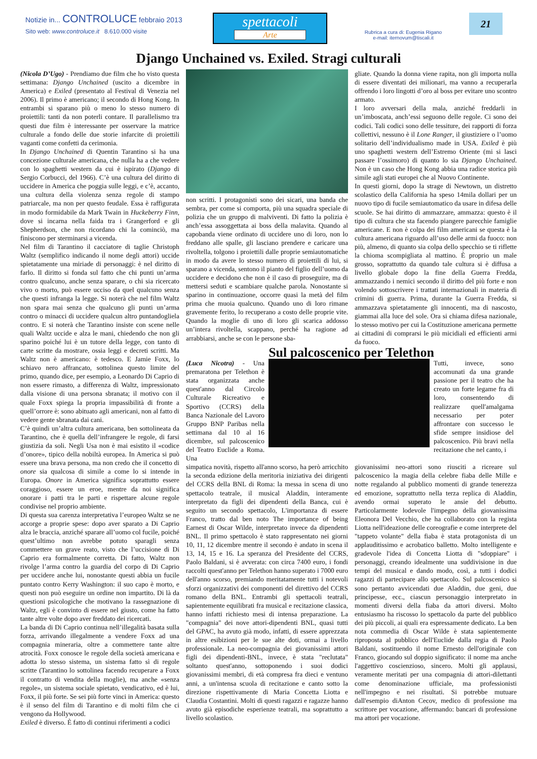Notizie in... CONTROLUCE febbraio 2013
Sito web: www.controluce.it 8.610.000 visite
spettacoli
Arte
Rubrica a cura di: Eugenia Rigano
e-mail: iternovum@tiscali.it
21
Django Unchained vs. Exiled. Stragi culturali
(Nicola D’Ugo) - Prendiamo due film che ho visto questa settimana: Django Unchained (uscito a dicembre in America) e Exiled (presentato al Festival di Venezia nel 2006). Il primo è americano; il secondo di Hong Kong. In entrambi si sparano più o meno lo stesso numero di proiettili: tanti da non poterli contare. Il parallelismo tra questi due film è interessante per osservare la matrice culturale a fondo delle due storie infarcite di proiettili vaganti come confetti da cerimonia.
In Django Unchained di Quentin Tarantino si ha una concezione culturale americana, che nulla ha a che vedere con lo spaghetti western da cui è ispirato (Django di Sergio Corbucci, del 1966). C’è una cultura del diritto di uccidere in America che poggia sulle leggi, e c’è, accanto, una cultura della violenza senza regole di stampo patriarcale, ma non per questo feudale. Essa è raffigurata in modo formidabile da Mark Twain in Huckeberry Finn, dove si incarna nella faida tra i Grangerford e gli Shepherdson, che non ricordano chi la cominciò, ma finiscono per sterminarsi a vicenda.
Nel film di Tarantino il cacciatore di taglie Christoph Waltz (semplifico indicando il nome degli attori) uccide spietatamente una miriade di personaggi: è nel diritto di farlo. Il diritto si fonda sul fatto che chi punti un’arma contro qualcuno, anche senza sparare, o chi sia ricercato vivo o morto, può essere ucciso da quel qualcuno senza che questi infranga la legge. Si noterà che nel film Waltz non spara mai senza che qualcuno gli punti un’arma contro o minacci di uccidere qualcun altro puntandogliela contro. E si noterà che Tarantino insiste con scene nelle quali Waltz uccide e alza le mani, chiedendo che non gli sparino poiché lui è un tutore della legge, con tanto di carte scritte da mostrare, ossia leggi e decreti scritti. Ma Waltz non è americano: è tedesco. E Jamie Foxx, lo schiavo nero affrancato, sottolinea questo limite del primo, quando dice, per esempio, a Leonardo Di Caprio di non essere rimasto, a differenza di Waltz, impressionato dalla visione di una persona sbranata; il motivo con il quale Foxx spiega la propria impassibilità di fronte a quell’orrore è: sono abituato agli americani, non al fatto di vedere gente sbranata dai cani.
C’è quindi un’altra cultura americana, ben sottolineata da Tarantino, che è quella dell’infrangere le regole, di farsi giustizia da soli. Negli Usa non è mai esistito il «codice d’onore», tipico della nobiltà europea. In America si può essere una brava persona, ma non credo che il concetto di onore sia qualcosa di simile a come lo si intende in Europa. Onore in America significa soprattutto essere coraggioso, essere un eroe, mentre da noi significa onorare i patti tra le parti e rispettare alcune regole condivise nel proprio ambiente.
Di questa sua carenza interpretativa l’europeo Waltz se ne accorge a proprie spese: dopo aver sparato a Di Caprio alza le braccia, anziché sparare all’uomo col fucile, poiché quest’ultimo non avrebbe potuto sparagli senza commettere un grave reato, visto che l’uccisione di Di Caprio era formalmente corretta. Di fatto, Waltz non rivolge l’arma contro la guardia del corpo di Di Caprio per uccidere anche lui, nonostante questi abbia un fucile puntato contro Kerry Washington: il suo capo è morto, e questi non può eseguire un ordine non impartito. Di là da questioni psicologiche che motivano la rassegnazione di Waltz, egli è convinto di essere nel giusto, come ha fatto tante altre volte dopo aver freddato dei ricercati.
La banda di Di Caprio continua nell’illegalità basata sulla forza, arrivando illegalmente a vendere Foxx ad una compagnia mineraria, oltre a commettere tante altre atrocità. Foxx conosce le regole della società americana e adotta lo stesso sistema, un sistema fatto sì di regole scritte (Tarantino lo sottolinea facendo recuperare a Foxx il contratto di vendita della moglie), ma anche «senza regole», un sistema sociale spietato, vendicativo, ed è lui, Foxx, il più forte. Se sei più forte vinci in America: questo è il senso del film di Tarantino e di molti film che ci vengono da Hollywood.
Exiled è diverso. È fatto di continui riferimenti a codici
non scritti. I protagonisti sono dei sicari, una banda che sembra, per come si comporta, più una squadra speciale di polizia che un gruppo di malviventi. Di fatto la polizia è anch’essa assoggettata ai boss della malavita. Quando al capobanda viene ordinato di uccidere uno di loro, non lo freddano alle spalle, gli lasciano prendere e caricare una rivoltella, tolgono i proiettili dalle proprie semiautomatiche in modo da avere lo stesso numero di proiettili di lui, si sparano a vicenda, sentono il pianto del figlio dell’uomo da uccidere e decidono che non è il caso di proseguire, ma di mettersi seduti e scambiare qualche parola. Nonostante si sparino in continuazione, occorre quasi la metà del film prima che muoia qualcuno. Quando uno di loro rimane gravemente ferito, lo recuperano a costo delle proprie vite. Quando la moglie di uno di loro gli scarica addosso un’intera rivoltella, scappano, perché ha ragione ad arrabbiarsi, anche se con le persone sba-
gliate. Quando la donna viene rapita, non gli importa nulla di essere diventati dei milionari, ma vanno a recuperarla offrendo i loro lingotti d’oro al boss per evitare uno scontro armato.
I loro avversari della mala, anziché freddarli in un’imboscata, anch’essi seguono delle regole. Ci sono dei codici. Tali codici sono delle tessiture, dei rapporti di forza collettivi, nessuno è il Lone Ranger, il giustiziere o l’uomo solitario dell’individualismo made in USA. Exiled è più uno spaghetti western dell’Estremo Oriente (mi si lasci passare l’ossimoro) di quanto lo sia Django Unchained. Non è un caso che Hong Kong abbia una radice storica più simile agli stati europei che al Nuovo Continente.
In questi giorni, dopo la strage di Newtown, un distretto scolastico della California ha speso 14mila dollari per un nuovo tipo di fucile semiautomatico da usare in difesa delle scuole. Se hai diritto di ammazzare, ammazza: questo è il tipo di cultura che sta facendo piangere parecchie famiglie americane. E non è colpa dei film americani se questa è la cultura americana riguardo all’uso delle armi da fuoco: non più, almeno, di quanto sia colpa dello specchio se ti riflette la chioma scompigliata al mattino. È proprio un male grosso, soprattutto da quando tale cultura si è diffusa a livello globale dopo la fine della Guerra Fredda, ammazzando i nemici secondo il diritto del più forte e non volendo sottoscrivere i trattati internazionali in materia di crimini di guerra. Prima, durante la Guerra Fredda, si ammazzava spietatamente gli innocenti, ma di nascosto, giammai alla luce del sole. Ora si chiama difesa nazionale, lo stesso motivo per cui la Costituzione americana permette ai cittadini di comprarsi le più micidiali ed efficienti armi da fuoco.
Sul palcoscenico per Telethon
(Luca Nicotra) - Una premaratona per Telethon è stata organizzata anche quest'anno dal Circolo Culturale Ricreativo e Sportivo (CCRS) della Banca Nazionale del Lavoro Gruppo BNP Paribas nella settimana dal 10 al 16 dicembre, sul palcoscenico del Teatro Euclide a Roma. Una
Tutti, invece, sono accomunati da una grande passione per il teatro che ha creato un forte legame fra di loro, consentendo di realizzare quell'amalgama necessario per poter affrontare con successo le sfide sempre insidiose del palcoscenico. Più bravi nella recitazione che nel canto, i
simpatica novità, rispetto all'anno scorso, ha però arricchito la seconda edizione della meritoria iniziativa dei dirigenti del CCRS della BNL di Roma: la messa in scena di uno spettacolo teatrale, il musical Aladdin, interamente interpretato da figli dei dipendenti della Banca, cui è seguito un secondo spettacolo, L'importanza di essere Franco, tratto dal ben noto The importance of being Earnest di Oscar Wilde, interpretato invece da dipendenti BNL. Il primo spettacolo è stato rappresentato nei giorni 10, 11, 12 dicembre mentre il secondo è andato in scena il 13, 14, 15 e 16. La speranza del Presidente del CCRS, Paolo Baldani, si è avverata: con circa 7400 euro, i fondi raccolti quest'anno per Telethon hanno superato i 7000 euro dell'anno scorso, premiando meritatamente tutti i notevoli sforzi organizzativi dei componenti del direttivo del CCRS romano della BNL. Entrambi gli spettacoli teatrali, sapientemente equilibrati fra musical e recitazione classica, hanno infatti richiesto mesi di intensa preparazione. La "compagnia" dei nove attori-dipendenti BNL, quasi tutti del GPAC, ha avuto già modo, infatti, di essere apprezzata in altre esibizioni per le sue alte doti, ormai a livello professionale. La neo-compagnia dei giovanissimi attori figli dei dipendenti-BNL, invece, è stata "reclutata" soltanto quest'anno, sottoponendo i suoi dodici giovanissimi membri, di età compresa fra dieci e ventuno anni, a un'intensa scuola di recitazione e canto sotto la direzione rispettivamente di Maria Concetta Liotta e Claudia Costantini. Molti di questi ragazzi e ragazze hanno avuto già episodiche esperienze teatrali, ma soprattutto a livello scolastico.
giovanissimi neo-attori sono riusciti a ricreare sul palcoscenico la magia della celebre fiaba delle Mille e notte regalando al pubblico momenti di grande tenerezza ed emozione, soprattutto nella terza replica di Aladdin, avendo ormai superato le ansie del debutto. Particolarmente lodevole l'impegno della giovanissima Eleonora Del Vecchio, che ha collaborato con la regista Liotta nell'ideazione delle coreografie e come interprete del "tappeto volante" della fiaba è stata protagonista di un applauditissimo e acrobatico balletto. Molto intelligente e gradevole l'idea di Concetta Liotta di "sdoppiare" i personaggi, creando idealmente una suddivisione in due tempi del musical e dando modo, così, a tutti i dodici ragazzi di partecipare allo spettacolo. Sul palcoscenico si sono pertanto avvicendati due Aladdin, due geni, due principesse, ecc., ciascun personaggio interpretato in momenti diversi della fiaba da attori diversi. Molto entusiasmo ha riscosso lo spettacolo da parte del pubblico dei più piccoli, ai quali era espressamente dedicato. La ben nota commedia di Oscar Wilde è stata sapientemente riproposta al pubblico dell'Euclide dalla regia di Paolo Baldani, sostituendo il nome Ernesto dell'originale con Franco, giocando sul doppio significato: il nome ma anche l'aggettivo coscienzioso, sincero. Molti gli applausi, veramente meritati per una compagnia di attori-dilettanti come denominazione ufficiale, ma professionisti nell'impegno e nei risultati. Si potrebbe mutuare dall'esempio diAnton Cecov, medico di professione ma scrittore per vocazione, affermando: bancari di professione ma attori per vocazione.